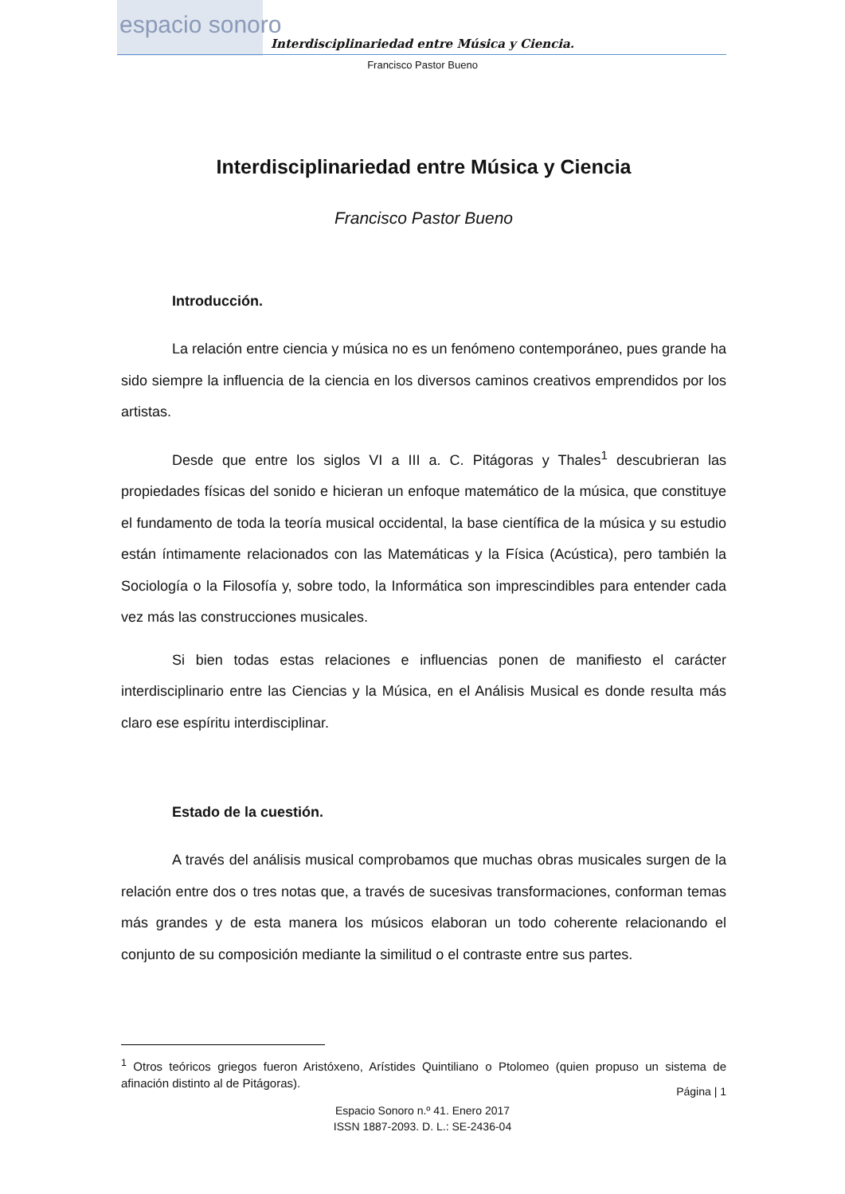espacio sonoro
Interdisciplinariedad entre Música y Ciencia.
Francisco Pastor Bueno
Interdisciplinariedad entre Música y Ciencia
Francisco Pastor Bueno
Introducción.
La relación entre ciencia y música no es un fenómeno contemporáneo, pues grande ha sido siempre la influencia de la ciencia en los diversos caminos creativos emprendidos por los artistas.
Desde que entre los siglos VI a III a. C. Pitágoras y Thales<sup>1</sup> descubrieran las propiedades físicas del sonido e hicieran un enfoque matemático de la música, que constituye el fundamento de toda la teoría musical occidental, la base científica de la música y su estudio están íntimamente relacionados con las Matemáticas y la Física (Acústica), pero también la Sociología o la Filosofía y, sobre todo, la Informática son imprescindibles para entender cada vez más las construcciones musicales.
Si bien todas estas relaciones e influencias ponen de manifiesto el carácter interdisciplinario entre las Ciencias y la Música, en el Análisis Musical es donde resulta más claro ese espíritu interdisciplinar.
Estado de la cuestión.
A través del análisis musical comprobamos que muchas obras musicales surgen de la relación entre dos o tres notas que, a través de sucesivas transformaciones, conforman temas más grandes y de esta manera los músicos elaboran un todo coherente relacionando el conjunto de su composición mediante la similitud o el contraste entre sus partes.
<sup>1</sup> Otros teóricos griegos fueron Aristóxeno, Arístides Quintiliano o Ptolomeo (quien propuso un sistema de afinación distinto al de Pitágoras).
Página | 1
Espacio Sonoro n.º 41. Enero 2017
ISSN 1887-2093. D. L.: SE-2436-04